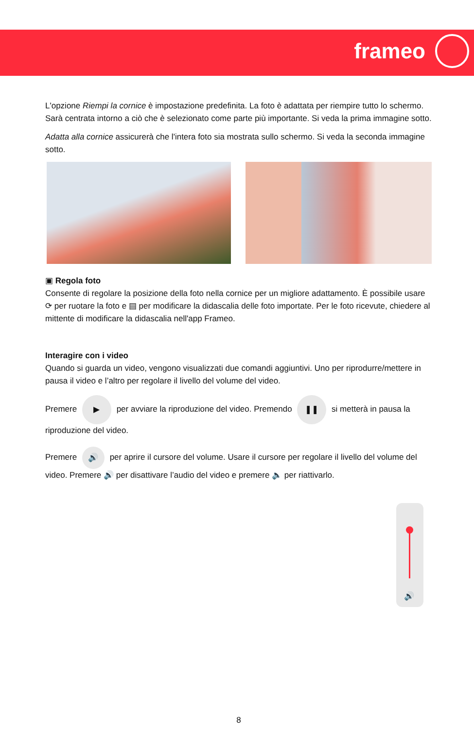frameo
L'opzione Riempi la cornice è impostazione predefinita. La foto è adattata per riempire tutto lo schermo. Sarà centrata intorno a ciò che è selezionato come parte più importante. Si veda la prima immagine sotto.
Adatta alla cornice assicurerà che l'intera foto sia mostrata sullo schermo. Si veda la seconda immagine sotto.
▣ Regola foto
Consente di regolare la posizione della foto nella cornice per un migliore adattamento. È possibile usare ⟳ per ruotare la foto e ▤ per modificare la didascalia delle foto importate. Per le foto ricevute, chiedere al mittente di modificare la didascalia nell'app Frameo.
Interagire con i video
Quando si guarda un video, vengono visualizzati due comandi aggiuntivi. Uno per riprodurre/mettere in pausa il video e l’altro per regolare il livello del volume del video.
Premere ▶ per avviare la riproduzione del video. Premendo ❚❚ si metterà in pausa la riproduzione del video.
Premere 🔊 per aprire il cursore del volume. Usare il cursore per regolare il livello del volume del video. Premere 🔊 per disattivare l’audio del video e premere 🔈 per riattivarlo.
🔊
8